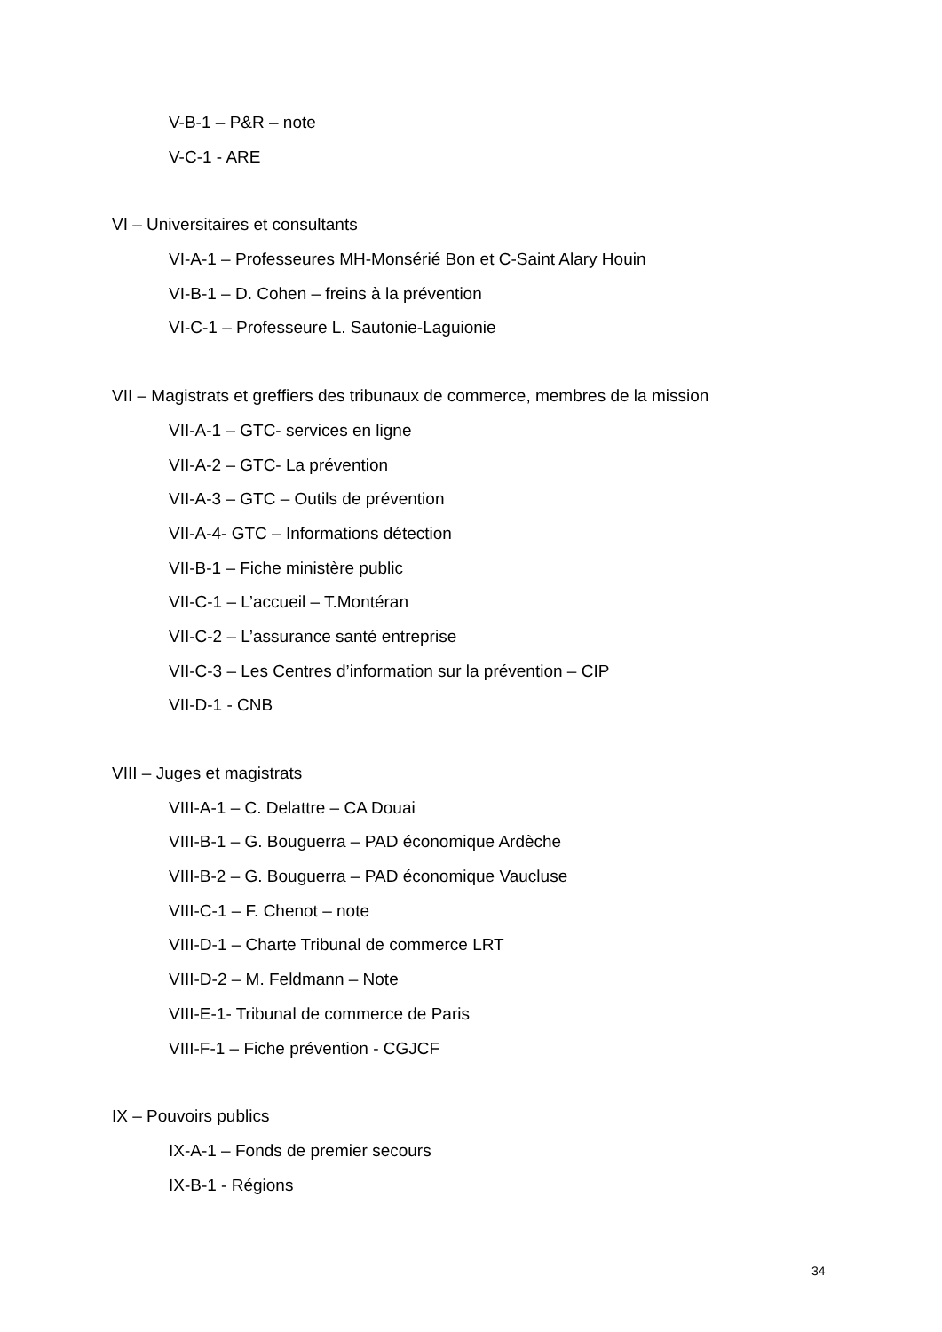V-B-1 – P&R – note
V-C-1 - ARE
VI – Universitaires et consultants
VI-A-1 – Professeures MH-Monsérié Bon et C-Saint Alary Houin
VI-B-1 – D. Cohen – freins à la prévention
VI-C-1 – Professeure L. Sautonie-Laguionie
VII – Magistrats et greffiers des tribunaux de commerce, membres de la mission
VII-A-1 – GTC- services en ligne
VII-A-2 – GTC- La prévention
VII-A-3 – GTC – Outils de prévention
VII-A-4- GTC – Informations détection
VII-B-1 – Fiche ministère public
VII-C-1 – L’accueil – T.Montéran
VII-C-2 – L’assurance santé entreprise
VII-C-3 – Les Centres d’information sur la prévention – CIP
VII-D-1 - CNB
VIII – Juges et magistrats
VIII-A-1 – C. Delattre – CA Douai
VIII-B-1 – G. Bouguerra – PAD économique Ardèche
VIII-B-2 – G. Bouguerra – PAD économique Vaucluse
VIII-C-1 – F. Chenot – note
VIII-D-1 – Charte Tribunal de commerce LRT
VIII-D-2 – M. Feldmann – Note
VIII-E-1- Tribunal de commerce de Paris
VIII-F-1 – Fiche prévention - CGJCF
IX – Pouvoirs publics
IX-A-1 – Fonds de premier secours
IX-B-1 - Régions
34